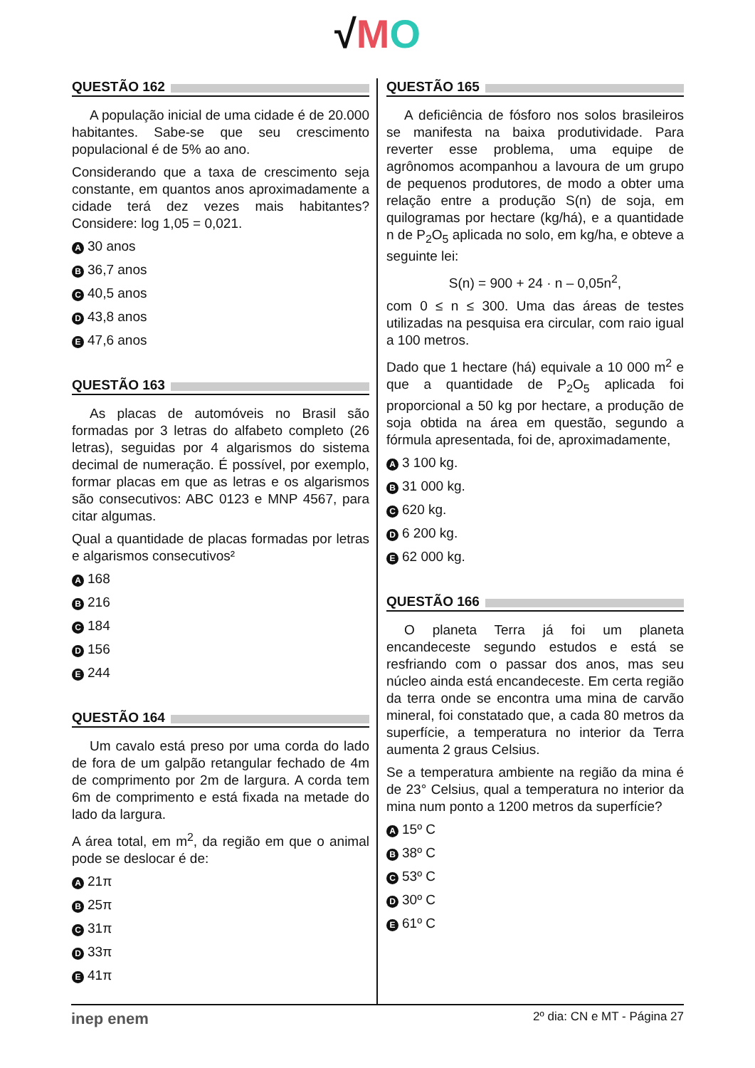√MO
QUESTÃO 162
A população inicial de uma cidade é de 20.000 habitantes. Sabe-se que seu crescimento populacional é de 5% ao ano.
Considerando que a taxa de crescimento seja constante, em quantos anos aproximadamente a cidade terá dez vezes mais habitantes? Considere: log 1,05 = 0,021.
A 30 anos
B 36,7 anos
C 40,5 anos
D 43,8 anos
E 47,6 anos
QUESTÃO 163
As placas de automóveis no Brasil são formadas por 3 letras do alfabeto completo (26 letras), seguidas por 4 algarismos do sistema decimal de numeração. É possível, por exemplo, formar placas em que as letras e os algarismos são consecutivos: ABC 0123 e MNP 4567, para citar algumas.
Qual a quantidade de placas formadas por letras e algarismos consecutivos²
A 168
B 216
C 184
D 156
E 244
QUESTÃO 164
Um cavalo está preso por uma corda do lado de fora de um galpão retangular fechado de 4m de comprimento por 2m de largura. A corda tem 6m de comprimento e está fixada na metade do lado da largura.
A área total, em m<sup>2</sup>, da região em que o animal pode se deslocar é de:
A 21π
B 25π
C 31π
D 33π
E 41π
QUESTÃO 165
A deficiência de fósforo nos solos brasileiros se manifesta na baixa produtividade. Para reverter esse problema, uma equipe de agrônomos acompanhou a lavoura de um grupo de pequenos produtores, de modo a obter uma relação entre a produção S(n) de soja, em quilogramas por hectare (kg/há), e a quantidade n de P<sub>2</sub>O<sub>5</sub> aplicada no solo, em kg/ha, e obteve a seguinte lei:
S(n) = 900 + 24 · n – 0,05n<sup>2</sup>,
com 0 ≤ n ≤ 300. Uma das áreas de testes utilizadas na pesquisa era circular, com raio igual a 100 metros.
Dado que 1 hectare (há) equivale a 10 000 m<sup>2</sup> e que a quantidade de P<sub>2</sub>O<sub>5</sub> aplicada foi proporcional a 50 kg por hectare, a produção de soja obtida na área em questão, segundo a fórmula apresentada, foi de, aproximadamente,
A 3 100 kg.
B 31 000 kg.
C 620 kg.
D 6 200 kg.
E 62 000 kg.
QUESTÃO 166
O planeta Terra já foi um planeta encandeceste segundo estudos e está se resfriando com o passar dos anos, mas seu núcleo ainda está encandeceste. Em certa região da terra onde se encontra uma mina de carvão mineral, foi constatado que, a cada 80 metros da superfície, a temperatura no interior da Terra aumenta 2 graus Celsius.
Se a temperatura ambiente na região da mina é de 23° Celsius, qual a temperatura no interior da mina num ponto a 1200 metros da superfície?
A 15º C
B 38º C
C 53º C
D 30º C
E 61º C
inep enem 2º dia: CN e MT - Página 27